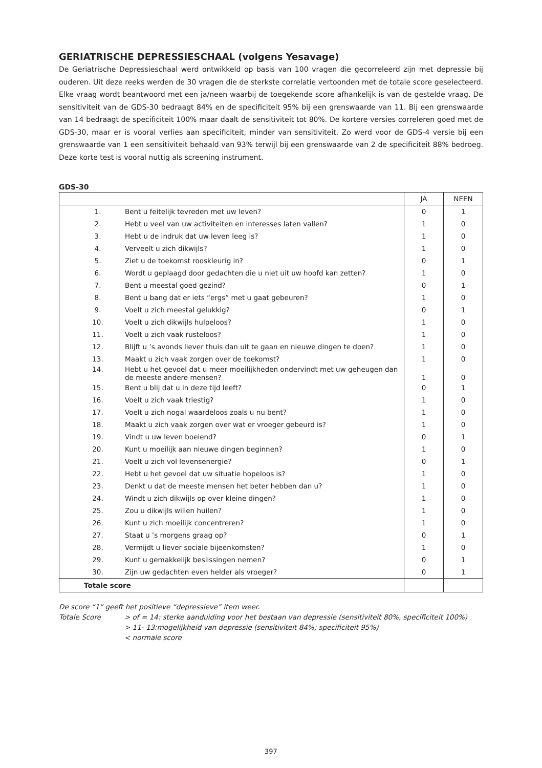GERIATRISCHE DEPRESSIESCHAAL (volgens Yesavage)
De Geriatrische Depressieschaal werd ontwikkeld op basis van 100 vragen die gecorreleerd zijn met depressie bij ouderen. Uit deze reeks werden de 30 vragen die de sterkste correlatie vertoonden met de totale score geselecteerd. Elke vraag wordt beantwoord met een ja/neen waarbij de toegekende score afhankelijk is van de gestelde vraag. De sensitiviteit van de GDS-30 bedraagt 84% en de specificiteit 95% bij een grenswaarde van 11. Bij een grenswaarde van 14 bedraagt de specificiteit 100% maar daalt de sensitiviteit tot 80%. De kortere versies correleren goed met de GDS-30, maar er is vooral verlies aan specificiteit, minder van sensitiviteit. Zo werd voor de GDS-4 versie bij een grenswaarde van 1 een sensitiviteit behaald van 93% terwijl bij een grenswaarde van 2 de specificiteit 88% bedroeg. Deze korte test is vooral nuttig als screening instrument.
GDS-30
| | | JA | NEEN |
| --- | --- | --- | --- |
| 1. | Bent u feitelijk tevreden met uw leven? | 0 | 1 |
| 2. | Hebt u veel van uw activiteiten en interesses laten vallen? | 1 | 0 |
| 3. | Hebt u de indruk dat uw leven leeg is? | 1 | 0 |
| 4. | Verveelt u zich dikwijls? | 1 | 0 |
| 5. | Ziet u de toekomst rooskleurig in? | 0 | 1 |
| 6. | Wordt u geplaagd door gedachten die u niet uit uw hoofd kan zetten? | 1 | 0 |
| 7. | Bent u meestal goed gezind? | 0 | 1 |
| 8. | Bent u bang dat er iets “ergs” met u gaat gebeuren? | 1 | 0 |
| 9. | Voelt u zich meestal gelukkig? | 0 | 1 |
| 10. | Voelt u zich dikwijls hulpeloos? | 1 | 0 |
| 11. | Voelt u zich vaak rusteloos? | 1 | 0 |
| 12. | Blijft u ’s avonds liever thuis dan uit te gaan en nieuwe dingen te doen? | 1 | 0 |
| 13. | Maakt u zich vaak zorgen over de toekomst? | 1 | 0 |
| 14. | Hebt u het gevoel dat u meer moeilijkheden ondervindt met uw geheugen dan de meeste andere mensen? | 1 | 0 |
| 15. | Bent u blij dat u in deze tijd leeft? | 0 | 1 |
| 16. | Voelt u zich vaak triestig? | 1 | 0 |
| 17. | Voelt u zich nogal waardeloos zoals u nu bent? | 1 | 0 |
| 18. | Maakt u zich vaak zorgen over wat er vroeger gebeurd is? | 1 | 0 |
| 19. | Vindt u uw leven boeiend? | 0 | 1 |
| 20. | Kunt u moeilijk aan nieuwe dingen beginnen? | 1 | 0 |
| 21. | Voelt u zich vol levensenergie? | 0 | 1 |
| 22. | Hebt u het gevoel dat uw situatie hopeloos is? | 1 | 0 |
| 23. | Denkt u dat de meeste mensen het beter hebben dan u? | 1 | 0 |
| 24. | Windt u zich dikwijls op over kleine dingen? | 1 | 0 |
| 25. | Zou u dikwijls willen huilen? | 1 | 0 |
| 26. | Kunt u zich moeilijk concentreren? | 1 | 0 |
| 27. | Staat u ’s morgens graag op? | 0 | 1 |
| 28. | Vermijdt u liever sociale bijeenkomsten? | 1 | 0 |
| 29. | Kunt u gemakkelijk beslissingen nemen? | 0 | 1 |
| 30. | Zijn uw gedachten even helder als vroeger? | 0 | 1 |
| Totale score | | | |
De score “1” geeft het positieve “depressieve” item weer.
Totale Score > of = 14: sterke aanduiding voor het bestaan van depressie (sensitiviteit 80%, specificiteit 100%)
> 11- 13:mogelijkheid van depressie (sensitiviteit 84%; specificiteit 95%)
< normale score
397